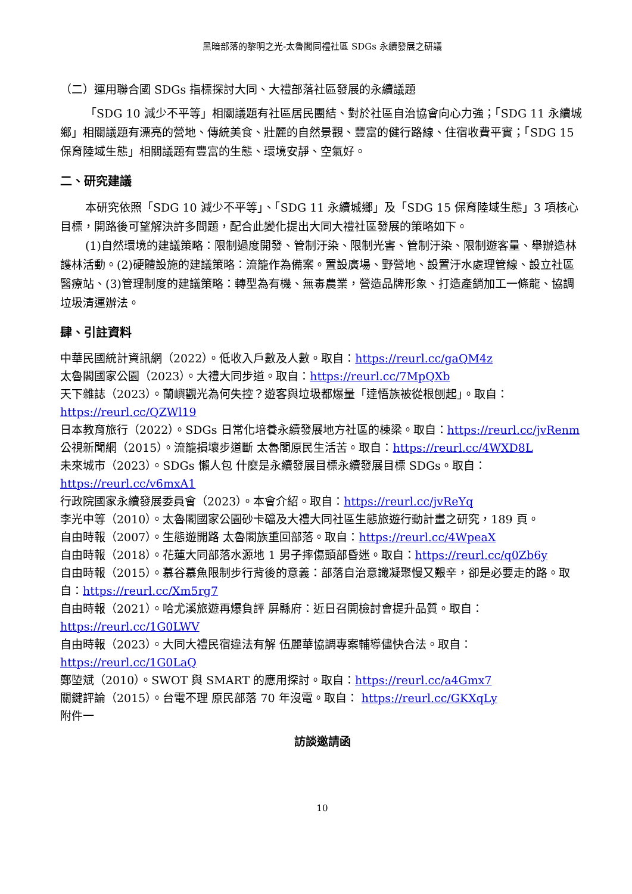黑暗部落的黎明之光-太魯閣同禮社區 SDGs 永續發展之研議
（二）運用聯合國 SDGs 指標探討大同、大禮部落社區發展的永續議題
「SDG 10 減少不平等」相關議題有社區居民團結、對於社區自治協會向心力強；「SDG 11 永續城鄉」相關議題有漂亮的營地、傳統美食、壯麗的自然景觀、豐富的健行路線、住宿收費平實；「SDG 15 保育陸域生態」相關議題有豐富的生態、環境安靜、空氣好。
二、研究建議
本研究依照「SDG 10 減少不平等」、「SDG 11 永續城鄉」及「SDG 15 保育陸域生態」3 項核心目標，開路後可望解決許多問題，配合此變化提出大同大禮社區發展的策略如下。
(1)自然環境的建議策略：限制過度開發、管制汙染、限制光害、管制汙染、限制遊客量、舉辦造林護林活動。(2)硬體設施的建議策略：流籠作為備案。置設廣場、野營地、設置汙水處理管線、設立社區醫療站、(3)管理制度的建議策略：轉型為有機、無毒農業，營造品牌形象、打造產銷加工一條龍、協調垃圾清運辦法。
肆、引註資料
中華民國統計資訊網（2022）。低收入戶數及人數。取自：https://reurl.cc/gaQM4z
太魯閣國家公園（2023）。大禮大同步道。取自：https://reurl.cc/7MpQXb
天下雜誌（2023）。蘭嶼觀光為何失控？遊客與垃圾都爆量「達悟族被從根刨起」。取自：https://reurl.cc/QZWl19
日本教育旅行（2022）。SDGs 日常化培養永續發展地方社區的棟梁。取自：https://reurl.cc/jvRenm
公視新聞網（2015）。流籠損壞步道斷 太魯閣原民生活苦。取自：https://reurl.cc/4WXD8L
未來城市（2023）。SDGs 懶人包 什麼是永續發展目標永續發展目標 SDGs。取自：https://reurl.cc/v6mxA1
行政院國家永續發展委員會（2023）。本會介紹。取自：https://reurl.cc/jvReYq
李光中等（2010）。太魯閣國家公園砂卡礑及大禮大同社區生態旅遊行動計畫之研究，189 頁。
自由時報（2007）。生態遊開路 太魯閣族重回部落。取自：https://reurl.cc/4WpeaX
自由時報（2018）。花蓮大同部落水源地 1 男子摔傷頭部昏迷。取自：https://reurl.cc/q0Zb6y
自由時報（2015）。慕谷慕魚限制步行背後的意義：部落自治意識凝聚慢又艱辛，卻是必要走的路。取自：https://reurl.cc/Xm5rg7
自由時報（2021）。哈尤溪旅遊再爆負評 屏縣府：近日召開檢討會提升品質。取自：https://reurl.cc/1G0LWV
自由時報（2023）。大同大禮民宿違法有解 伍麗華協調專案輔導儘快合法。取自：https://reurl.cc/1G0LaQ
鄭埅斌（2010）。SWOT 與 SMART 的應用探討。取自：https://reurl.cc/a4Gmx7
關鍵評論（2015）。台電不理 原民部落 70 年沒電。取自： https://reurl.cc/GKXqLy
附件一
訪談邀請函
10